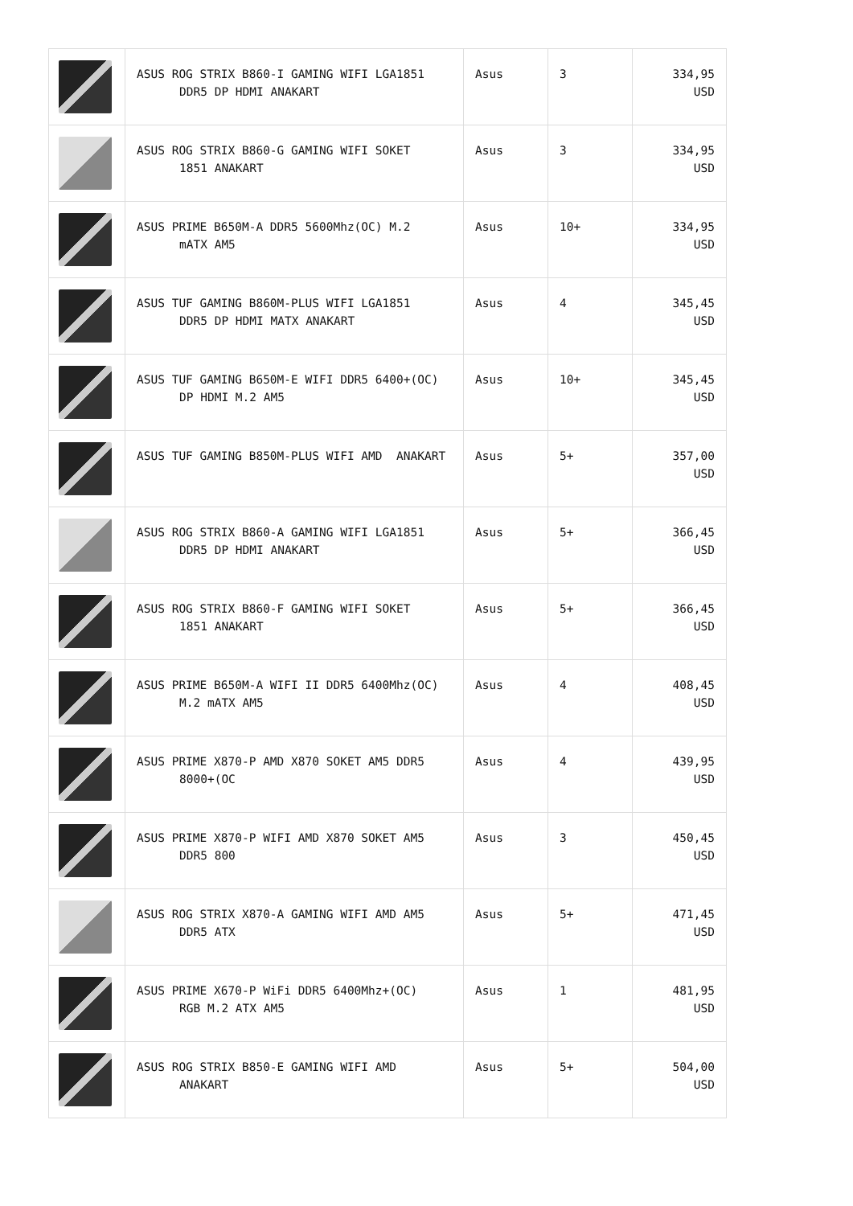| | ASUS ROG STRIX B860-I GAMING WIFI LGA1851 DDR5 DP HDMI ANAKART | Asus | 3 | 334,95 USD |
| | ASUS ROG STRIX B860-G GAMING WIFI SOKET 1851 ANAKART | Asus | 3 | 334,95 USD |
| | ASUS PRIME B650M-A DDR5 5600Mhz(OC) M.2 mATX AM5 | Asus | 10+ | 334,95 USD |
| | ASUS TUF GAMING B860M-PLUS WIFI LGA1851 DDR5 DP HDMI MATX ANAKART | Asus | 4 | 345,45 USD |
| | ASUS TUF GAMING B650M-E WIFI DDR5 6400+(OC) DP HDMI M.2 AM5 | Asus | 10+ | 345,45 USD |
| | ASUS TUF GAMING B850M-PLUS WIFI AMD ANAKART | Asus | 5+ | 357,00 USD |
| | ASUS ROG STRIX B860-A GAMING WIFI LGA1851 DDR5 DP HDMI ANAKART | Asus | 5+ | 366,45 USD |
| | ASUS ROG STRIX B860-F GAMING WIFI SOKET 1851 ANAKART | Asus | 5+ | 366,45 USD |
| | ASUS PRIME B650M-A WIFI II DDR5 6400Mhz(OC) M.2 mATX AM5 | Asus | 4 | 408,45 USD |
| | ASUS PRIME X870-P AMD X870 SOKET AM5 DDR5 8000+(OC | Asus | 4 | 439,95 USD |
| | ASUS PRIME X870-P WIFI AMD X870 SOKET AM5 DDR5 800 | Asus | 3 | 450,45 USD |
| | ASUS ROG STRIX X870-A GAMING WIFI AMD AM5 DDR5 ATX | Asus | 5+ | 471,45 USD |
| | ASUS PRIME X670-P WiFi DDR5 6400Mhz+(OC) RGB M.2 ATX AM5 | Asus | 1 | 481,95 USD |
| | ASUS ROG STRIX B850-E GAMING WIFI AMD ANAKART | Asus | 5+ | 504,00 USD |